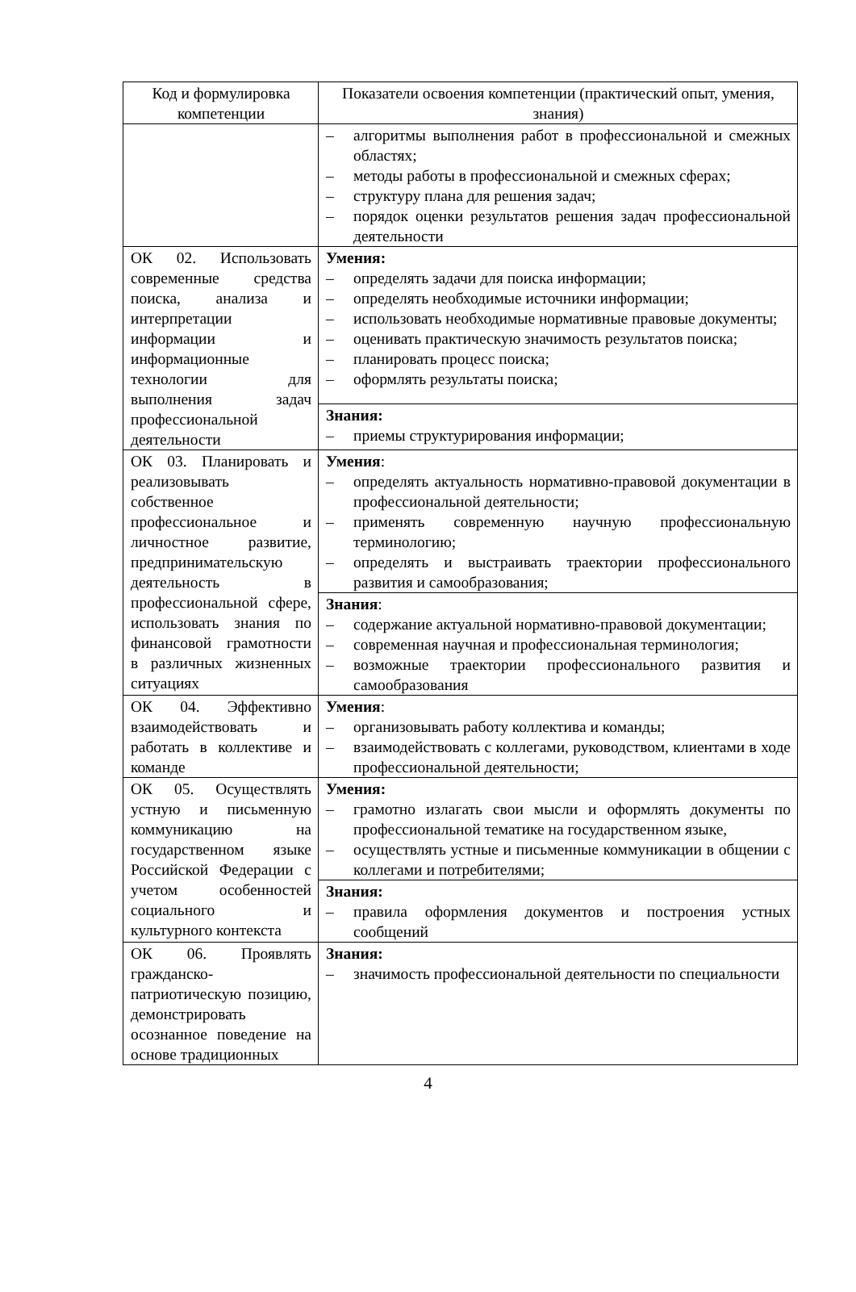| Код и формулировка компетенции | Показатели освоения компетенции (практический опыт, умения, знания) |
| --- | --- |
| | – алгоритмы выполнения работ в профессиональной и смежных областях; – методы работы в профессиональной и смежных сферах; – структуру плана для решения задач; – порядок оценки результатов решения задач профессиональной деятельности |
| ОК 02. Использовать современные средства поиска, анализа и интерпретации информации и информационные технологии для выполнения задач профессиональной деятельности | Умения: – определять задачи для поиска информации; – определять необходимые источники информации; – использовать необходимые нормативные правовые документы; – оценивать практическую значимость результатов поиска; – планировать процесс поиска; – оформлять результаты поиска; |
| | Знания: – приемы структурирования информации; |
| ОК 03. Планировать и реализовывать собственное профессиональное и личностное развитие, предпринимательскую деятельность в профессиональной сфере, использовать знания по финансовой грамотности в различных жизненных ситуациях | Умения : – определять актуальность нормативно-правовой документации в профессиональной деятельности; – применять современную научную профессиональную терминологию; – определять и выстраивать траектории профессионального развития и самообразования; |
| | Знания : – содержание актуальной нормативно-правовой документации; – современная научная и профессиональная терминология; – возможные траектории профессионального развития и самообразования |
| ОК 04. Эффективно взаимодействовать и работать в коллективе и команде | Умения : – организовывать работу коллектива и команды; – взаимодействовать с коллегами, руководством, клиентами в ходе профессиональной деятельности; |
| ОК 05. Осуществлять устную и письменную коммуникацию на государственном языке Российской Федерации с учетом особенностей социального и культурного контекста | Умения: – грамотно излагать свои мысли и оформлять документы по профессиональной тематике на государственном языке, – осуществлять устные и письменные коммуникации в общении с коллегами и потребителями; |
| | Знания: – правила оформления документов и построения устных сообщений |
| ОК 06. Проявлять гражданско-патриотическую позицию, демонстрировать осознанное поведение на основе традиционных | Знания: – значимость профессиональной деятельности по специальности |
4